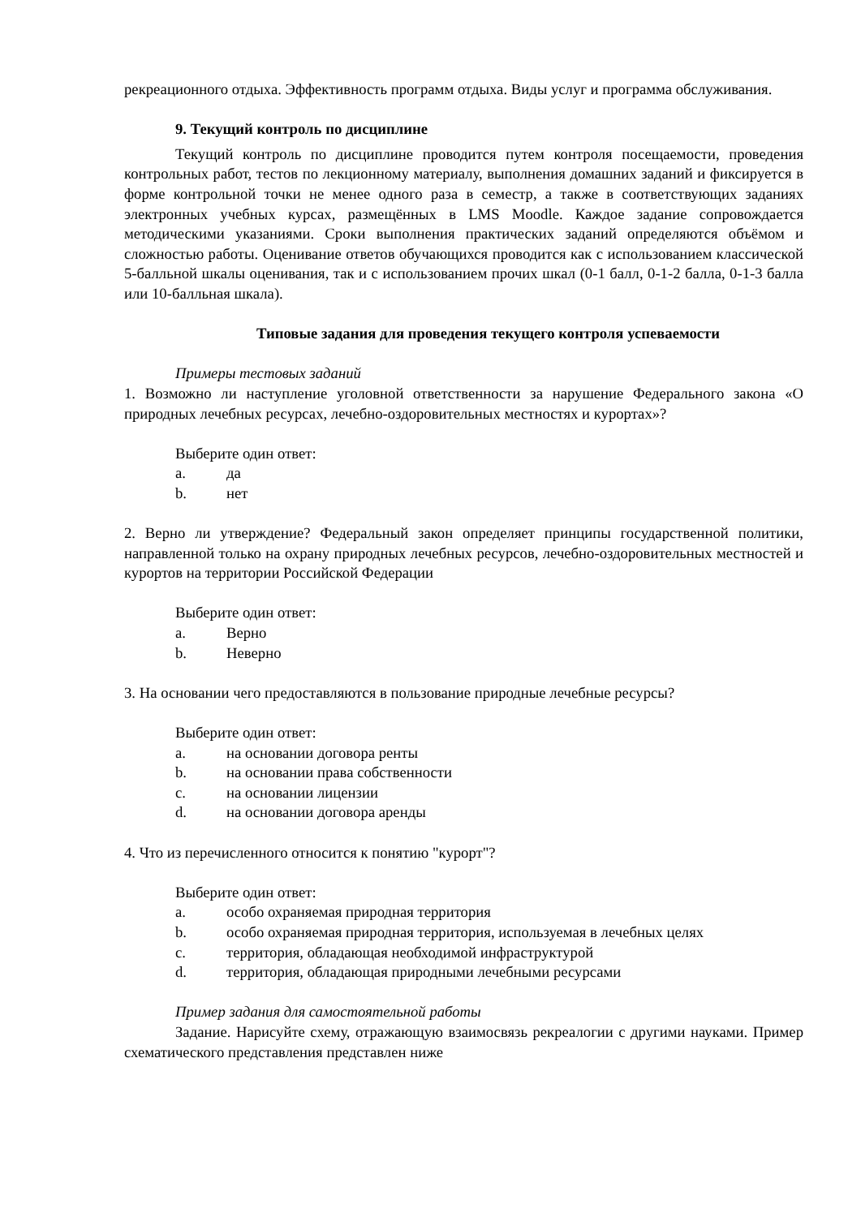рекреационного отдыха. Эффективность программ отдыха. Виды услуг и программа обслуживания.
9. Текущий контроль по дисциплине
Текущий контроль по дисциплине проводится путем контроля посещаемости, проведения контрольных работ, тестов по лекционному материалу, выполнения домашних заданий и фиксируется в форме контрольной точки не менее одного раза в семестр, а также в соответствующих заданиях электронных учебных курсах, размещённых в LMS Moodle. Каждое задание сопровождается методическими указаниями. Сроки выполнения практических заданий определяются объёмом и сложностью работы. Оценивание ответов обучающихся проводится как с использованием классической 5-балльной шкалы оценивания, так и с использованием прочих шкал (0-1 балл, 0-1-2 балла, 0-1-3 балла или 10-балльная шкала).
Типовые задания для проведения текущего контроля успеваемости
Примеры тестовых заданий
1. Возможно ли наступление уголовной ответственности за нарушение Федерального закона «О природных лечебных ресурсах, лечебно-оздоровительных местностях и курортах»?
Выберите один ответ:
a. да
b. нет
2. Верно ли утверждение? Федеральный закон определяет принципы государственной политики, направленной только на охрану природных лечебных ресурсов, лечебно-оздоровительных местностей и курортов на территории Российской Федерации
Выберите один ответ:
a. Верно
b. Неверно
3. На основании чего предоставляются в пользование природные лечебные ресурсы?
Выберите один ответ:
a. на основании договора ренты
b. на основании права собственности
c. на основании лицензии
d. на основании договора аренды
4. Что из перечисленного относится к понятию "курорт"?
Выберите один ответ:
a. особо охраняемая природная территория
b. особо охраняемая природная территория, используемая в лечебных целях
c. территория, обладающая необходимой инфраструктурой
d. территория, обладающая природными лечебными ресурсами
Пример задания для самостоятельной работы
Задание. Нарисуйте схему, отражающую взаимосвязь рекреалогии с другими науками. Пример схематического представления представлен ниже